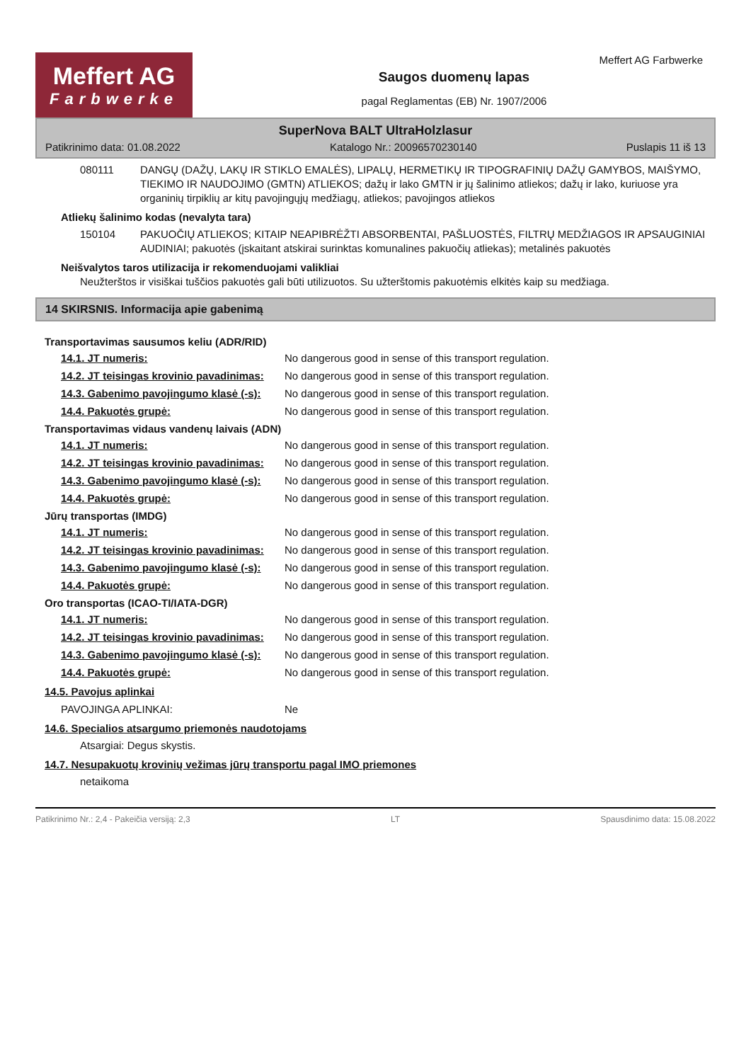Meffert AG
Farbwerke
Saugos duomenų lapas
pagal Reglamentas (EB) Nr. 1907/2006
Meffert AG Farbwerke
SuperNova BALT UltraHolzlasur
Patikrinimo data: 01.08.2022 Katalogo Nr.: 20096570230140 Puslapis 11 iš 13
080111 DANGŲ (DAŽŲ, LAKŲ IR STIKLO EMALĖS), LIPALŲ, HERMETIKŲ IR TIPOGRAFINIŲ DAŽŲ GAMYBOS, MAIŠYMO, TIEKIMO IR NAUDOJIMO (GMTN) ATLIEKOS; dažų ir lako GMTN ir jų šalinimo atliekos; dažų ir lako, kuriuose yra organinių tirpiklių ar kitų pavojingųjų medžiagų, atliekos; pavojingos atliekos
Atliekų šalinimo kodas (nevalyta tara)
150104 PAKUOČIŲ ATLIEKOS; KITAIP NEAPIBRĖŽTI ABSORBENTAI, PAŠLUOSTĖS, FILTRŲ MEDŽIAGOS IR APSAUGINIAI AUDINIAI; pakuotės (įskaitant atskirai surinktas komunalines pakuočių atliekas); metalinės pakuotės
Neišvalytos taros utilizacija ir rekomenduojami valikliai
Neužterštos ir visiškai tuščios pakuotės gali būti utilizuotos. Su užterštomis pakuotėmis elkitės kaip su medžiaga.
14 SKIRSNIS. Informacija apie gabenimą
Transportavimas sausumos keliu (ADR/RID)
14.1. JT numeris: No dangerous good in sense of this transport regulation.
14.2. JT teisingas krovinio pavadinimas: No dangerous good in sense of this transport regulation.
14.3. Gabenimo pavojingumo klasė (-s): No dangerous good in sense of this transport regulation.
14.4. Pakuotės grupė: No dangerous good in sense of this transport regulation.
Transportavimas vidaus vandenų laivais (ADN)
14.1. JT numeris: No dangerous good in sense of this transport regulation.
14.2. JT teisingas krovinio pavadinimas: No dangerous good in sense of this transport regulation.
14.3. Gabenimo pavojingumo klasė (-s): No dangerous good in sense of this transport regulation.
14.4. Pakuotės grupė: No dangerous good in sense of this transport regulation.
Jūrų transportas (IMDG)
14.1. JT numeris: No dangerous good in sense of this transport regulation.
14.2. JT teisingas krovinio pavadinimas: No dangerous good in sense of this transport regulation.
14.3. Gabenimo pavojingumo klasė (-s): No dangerous good in sense of this transport regulation.
14.4. Pakuotės grupė: No dangerous good in sense of this transport regulation.
Oro transportas (ICAO-TI/IATA-DGR)
14.1. JT numeris: No dangerous good in sense of this transport regulation.
14.2. JT teisingas krovinio pavadinimas: No dangerous good in sense of this transport regulation.
14.3. Gabenimo pavojingumo klasė (-s): No dangerous good in sense of this transport regulation.
14.4. Pakuotės grupė: No dangerous good in sense of this transport regulation.
14.5. Pavojus aplinkai
PAVOJINGA APLINKAI: Ne
14.6. Specialios atsargumo priemonės naudotojams
Atsargiai: Degus skystis.
14.7. Nesupakuotų krovinių vežimas jūrų transportu pagal IMO priemones
netaikoma
Patikrinimo Nr.: 2,4 - Pakeičia versiją: 2,3 LT Spausdinimo data: 15.08.2022